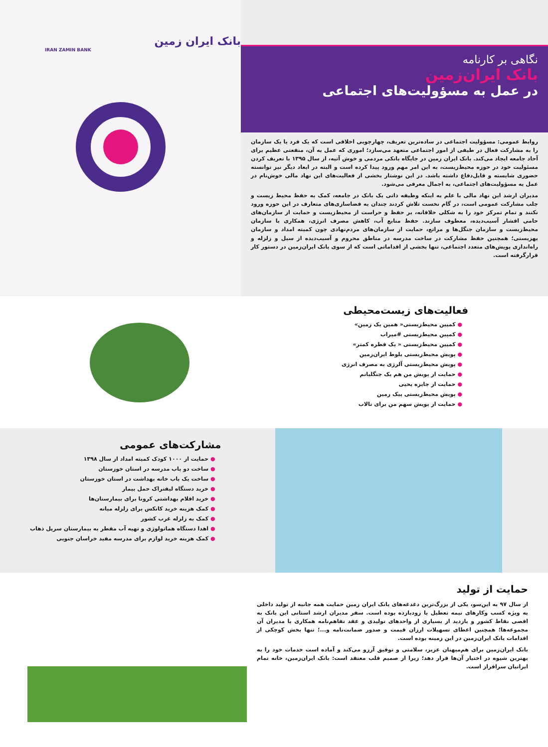بانک ایران زمین
IRAN ZAMIN BANK
نگاهی بر کارنامه
بانک ایران‌زمین
در عمل به مسؤولیت‌های اجتماعی
روابط عمومی: مسؤولیت اجتماعی در ساده‌ترین تعریف، چهارچوبی اخلاقی است که یک فرد یا یک سازمان را به مشارکت فعال در طیفی از امور اجتماعی متعهد می‌سازد؛ اموری که عمل به آن، منفعتی عظیم برای آحاد جامعه ایجاد می‌کند. بانک ایران زمین در جایگاه بانکی مردمی و خوش آتیه، از سال ۱۳۹۵ با تعریف کردن مسئولیت خود در حوزه محیط‌زیست، به این امر مهم ورود پیدا کرده است و البته در ابعاد دیگر نیز توانسته حضوری شایسته و قابل‌دفاع داشته باشد. در این نوشتار بخشی از فعالیت‌های این نهاد مالی خوش‌نام در عمل به مسؤولیت‌های اجتماعی، به اجمال معرفی می‌شود.
مدیران ارشد این نهاد مالی با علم به اینکه وظیفه ذاتی یک بانک در جامعه، کمک به حفظ محیط زیست و جلب مشارکت عمومی است، در گام نخست تلاش کردند چندان به فضاسازی‌های متعارف در این حوزه ورود نکنند و تمام تمرکز خود را به شکلی خلاقانه، بر حفظ و حراست از محیط‌زیست و حمایت از سازمان‌های حامی اقشار آسیب‌دیده، معطوف سازند. حفظ منابع آب، کاهش مصرف انرژی، همکاری با سازمان محیط‌زیست و سازمان جنگل‌ها و مراتع، حمایت از سازمان‌های مردم‌نهادی چون کمیته امداد و سازمان بهزیستی؛ همچنین حفظ مشارکت در ساخت مدرسه در مناطق محروم و آسیب‌دیده از سیل و زلزله و راه‌اندازی پویش‌های متعدد اجتماعی، تنها بخشی از اقداماتی است که از سوی بانک ایران‌زمین در دستور کار قرارگرفته است.
فعالیت‌های زیست‌محیطی
● کمپین محیط‌زیستی« همین یک زمین»
● کمپین محیط‌زیستی #میراب
● کمپین محیط‌زیستی « یک قطره کمتر»
● پویش محیط‌زیستی بلوط ایران‌زمین
● پویش محیط‌زیستی آلرژی به مصرف انرژی
● حمایت از پویش من هم یک جنگلبانم
● حمایت از جایزه یحیی
● پویش محیط‌زیستی پیک زمین
● حمایت از پویش سهم من برای تالاب
مشارکت‌های عمومی
● حمایت از ۱۰۰۰ کودک کمیته امداد از سال ۱۳۹۸
● ساخت دو باب مدرسه در استان خوزستان
● ساخت یک باب خانه بهداشت در استان خوزستان
● خرید دستگاه لیفتراک حمل بیمار
● خرید اقلام بهداشتی کرونا برای بیمارستان‌ها
● کمک هزینه خرید کانکس برای زلزله میانه
● کمک به زلزله غرب کشور
● اهدا دستگاه هماتولوژی و تهیه آب مقطر به بیمارستان سرپل ذهاب
● کمک هزینه خرید لوازم برای مدرسه مفید خراسان جنوبی
حمایت از تولید
از سال ۹۷ به این‌سو، یکی از بزرگ‌ترین دغدغه‌های بانک ایران زمین حمایت همه جانبه از تولید داخلی به ویژه کسب وکارهای نیمه تعطیل یا زودبازده بوده است. سفر مدیران ارشد استانی این بانک به اقصی نقاط کشور و بازدید از بسیاری از واحدهای تولیدی و عقد تفاهم‌نامه همکاری با مدیران آن مجموعه‌ها؛ همچنین اعطای تسهیلات ارزان قیمت و صدور ضمانت‌نامه و...؛ تنها بخش کوچکی از اقدامات بانک ایران‌زمین در این زمینه بوده است.
بانک ایران‌زمین برای هم‌میهنان عزیز، سلامتی و توفیق آرزو می‌کند و آماده است خدمات خود را به بهترین شیوه در اختیار آن‌ها قرار دهد؛ زیرا از صمیم قلب معتقد است: بانک ایران‌زمین، خانه تمام ایرانیان سرافراز است.